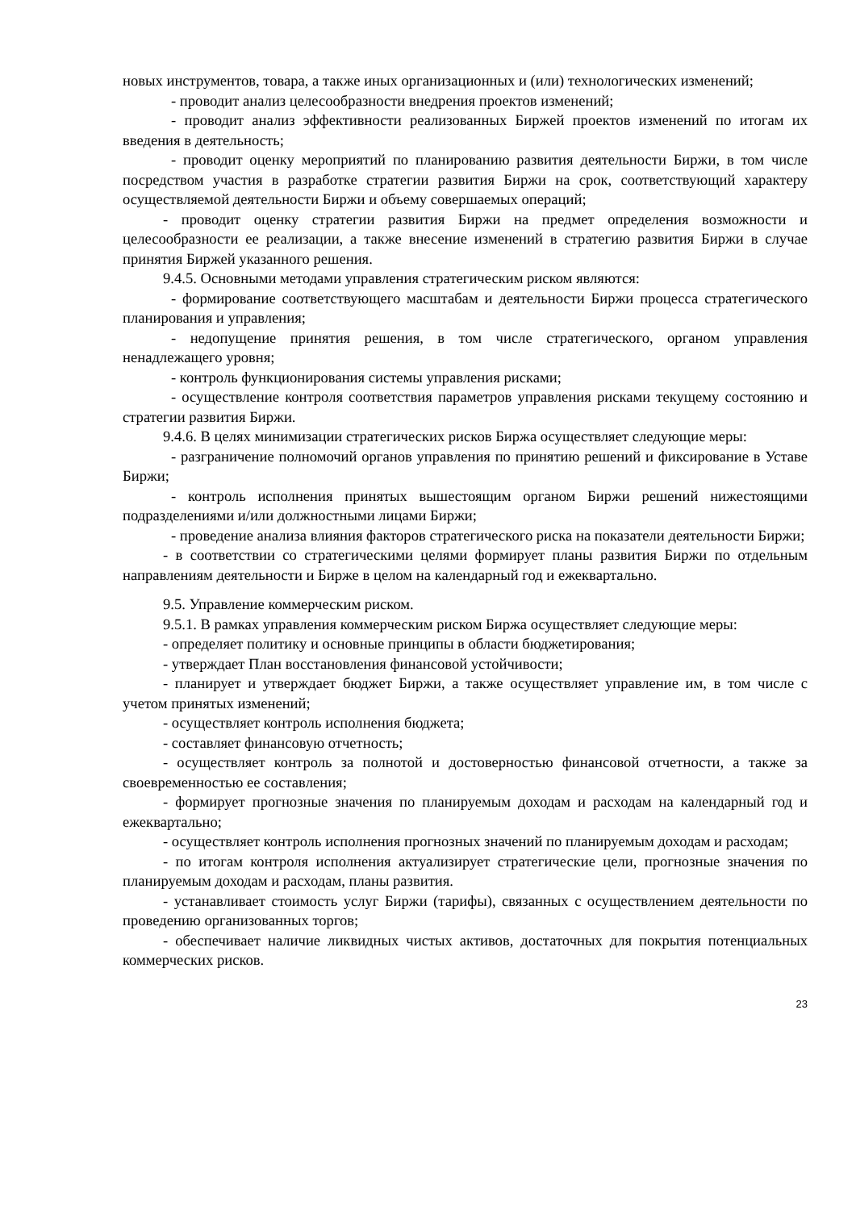новых инструментов, товара, а также иных организационных и (или) технологических изменений;
- проводит анализ целесообразности внедрения проектов изменений;
- проводит анализ эффективности реализованных Биржей проектов изменений по итогам их введения в деятельность;
- проводит оценку мероприятий по планированию развития деятельности Биржи, в том числе посредством участия в разработке стратегии развития Биржи на срок, соответствующий характеру осуществляемой деятельности Биржи и объему совершаемых операций;
- проводит оценку стратегии развития Биржи на предмет определения возможности и целесообразности ее реализации, а также внесение изменений в стратегию развития Биржи в случае принятия Биржей указанного решения.
9.4.5. Основными методами управления стратегическим риском являются:
- формирование соответствующего масштабам и деятельности Биржи процесса стратегического планирования и управления;
- недопущение принятия решения, в том числе стратегического, органом управления ненадлежащего уровня;
- контроль функционирования системы управления рисками;
- осуществление контроля соответствия параметров управления рисками текущему состоянию и стратегии развития Биржи.
9.4.6. В целях минимизации стратегических рисков Биржа осуществляет следующие меры:
- разграничение полномочий органов управления по принятию решений и фиксирование в Уставе Биржи;
- контроль исполнения принятых вышестоящим органом Биржи решений нижестоящими подразделениями и/или должностными лицами Биржи;
- проведение анализа влияния факторов стратегического риска на показатели деятельности Биржи;
- в соответствии со стратегическими целями формирует планы развития Биржи по отдельным направлениям деятельности и Бирже в целом на календарный год и ежеквартально.
9.5. Управление коммерческим риском.
9.5.1. В рамках управления коммерческим риском Биржа осуществляет следующие меры:
- определяет политику и основные принципы в области бюджетирования;
- утверждает План восстановления финансовой устойчивости;
- планирует и утверждает бюджет Биржи, а также осуществляет управление им, в том числе с учетом принятых изменений;
- осуществляет контроль исполнения бюджета;
- составляет финансовую отчетность;
- осуществляет контроль за полнотой и достоверностью финансовой отчетности, а также за своевременностью ее составления;
- формирует прогнозные значения по планируемым доходам и расходам на календарный год и ежеквартально;
- осуществляет контроль исполнения прогнозных значений по планируемым доходам и расходам;
- по итогам контроля исполнения актуализирует стратегические цели, прогнозные значения по планируемым доходам и расходам, планы развития.
- устанавливает стоимость услуг Биржи (тарифы), связанных с осуществлением деятельности по проведению организованных торгов;
- обеспечивает наличие ликвидных чистых активов, достаточных для покрытия потенциальных коммерческих рисков.
23